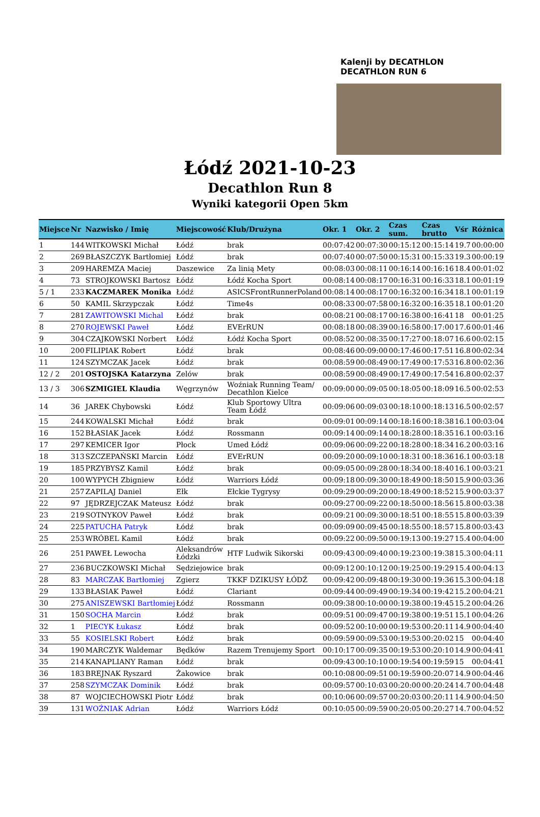Kalenji by DECATHLON
DECATHLON RUN 6
Łódź 2021-10-23
Decathlon Run 8
Wyniki kategorii Open 5km
| Miejsce | Nr | Nazwisko / Imię | Miejscowość | Klub/Drużyna | Okr. 1 | Okr. 2 | Czas sum. | Czas brutto | Vśr | Różnica |
| --- | --- | --- | --- | --- | --- | --- | --- | --- | --- | --- |
| 1 | 144 | WITKOWSKI Michał | Łódź | brak | 00:07:42 | 00:07:30 | 00:15:12 | 00:15:14 | 19.7 | 00:00:00 |
| 2 | 269 | BŁASZCZYK Bartłomiej | Łódź | brak | 00:07:40 | 00:07:50 | 00:15:31 | 00:15:33 | 19.3 | 00:00:19 |
| 3 | 209 | HAREMZA Maciej | Daszewice | Za linią Mety | 00:08:03 | 00:08:11 | 00:16:14 | 00:16:16 | 18.4 | 00:01:02 |
| 4 | 73 | STROJKOWSKI Bartosz | Łódź | Łódź Kocha Sport | 00:08:14 | 00:08:17 | 00:16:31 | 00:16:33 | 18.1 | 00:01:19 |
| 5 / 1 | 233 | KACZMAREK Monika | Łódź | ASICSFrontRunnerPoland | 00:08:14 | 00:08:17 | 00:16:32 | 00:16:34 | 18.1 | 00:01:19 |
| 6 | 50 | KAMIL Skrzypczak | Łódź | Time4s | 00:08:33 | 00:07:58 | 00:16:32 | 00:16:35 | 18.1 | 00:01:20 |
| 7 | 281 | ZAWITOWSKI Michal | Łódź | brak | 00:08:21 | 00:08:17 | 00:16:38 | 00:16:41 | 18 | 00:01:25 |
| 8 | 270 | ROJEWSKI Paweł | Łódź | EVErRUN | 00:08:18 | 00:08:39 | 00:16:58 | 00:17:00 | 17.6 | 00:01:46 |
| 9 | 304 | CZAJKOWSKI Norbert | Łódź | Łódź Kocha Sport | 00:08:52 | 00:08:35 | 00:17:27 | 00:18:07 | 16.6 | 00:02:15 |
| 10 | 200 | FILIPIAK Robert | Łódź | brak | 00:08:46 | 00:09:00 | 00:17:46 | 00:17:51 | 16.8 | 00:02:34 |
| 11 | 124 | SZYMCZAK Jacek | Łódź | brak | 00:08:59 | 00:08:49 | 00:17:49 | 00:17:53 | 16.8 | 00:02:36 |
| 12 / 2 | 201 | OSTOJSKA Katarzyna | Zelów | brak | 00:08:59 | 00:08:49 | 00:17:49 | 00:17:54 | 16.8 | 00:02:37 |
| 13 / 3 | 306 | SZMIGIEL Klaudia | Węgrzynów | Woźniak Running Team/ Decathlon Kielce | 00:09:00 | 00:09:05 | 00:18:05 | 00:18:09 | 16.5 | 00:02:53 |
| 14 | 36 | JAREK Chybowski | Łódź | Klub Sportowy Ultra Team Łódź | 00:09:06 | 00:09:03 | 00:18:10 | 00:18:13 | 16.5 | 00:02:57 |
| 15 | 244 | KOWALSKI Michał | Łódź | brak | 00:09:01 | 00:09:14 | 00:18:16 | 00:18:38 | 16.1 | 00:03:04 |
| 16 | 152 | BŁASIAK Jacek | Łódź | Rossmann | 00:09:14 | 00:09:14 | 00:18:28 | 00:18:35 | 16.1 | 00:03:16 |
| 17 | 297 | KEMICER Igor | Płock | Umed Łódź | 00:09:06 | 00:09:22 | 00:18:28 | 00:18:34 | 16.2 | 00:03:16 |
| 18 | 313 | SZCZEPAŃSKI Marcin | Łódź | EVErRUN | 00:09:20 | 00:09:10 | 00:18:31 | 00:18:36 | 16.1 | 00:03:18 |
| 19 | 185 | PRZYBYSZ Kamil | Łódź | brak | 00:09:05 | 00:09:28 | 00:18:34 | 00:18:40 | 16.1 | 00:03:21 |
| 20 | 100 | WYPYCH Zbigniew | Łódź | Warriors Łódź | 00:09:18 | 00:09:30 | 00:18:49 | 00:18:50 | 15.9 | 00:03:36 |
| 21 | 257 | ZAPILAJ Daniel | Ełk | Ełckie Tygrysy | 00:09:29 | 00:09:20 | 00:18:49 | 00:18:52 | 15.9 | 00:03:37 |
| 22 | 97 | JĘDRZEJCZAK Mateusz | Łódź | brak | 00:09:27 | 00:09:22 | 00:18:50 | 00:18:56 | 15.8 | 00:03:38 |
| 23 | 219 | SOTNYKOV Paweł | Łódź | brak | 00:09:21 | 00:09:30 | 00:18:51 | 00:18:55 | 15.8 | 00:03:39 |
| 24 | 225 | PATUCHA Patryk | Łódź | brak | 00:09:09 | 00:09:45 | 00:18:55 | 00:18:57 | 15.8 | 00:03:43 |
| 25 | 253 | WRÓBEL Kamil | Łódź | brak | 00:09:22 | 00:09:50 | 00:19:13 | 00:19:27 | 15.4 | 00:04:00 |
| 26 | 251 | PAWEŁ Lewocha | Aleksandrów Łódzki | HTF Ludwik Sikorski | 00:09:43 | 00:09:40 | 00:19:23 | 00:19:38 | 15.3 | 00:04:11 |
| 27 | 236 | BUCZKOWSKI Michał | Sędziejowice | brak | 00:09:12 | 00:10:12 | 00:19:25 | 00:19:29 | 15.4 | 00:04:13 |
| 28 | 83 | MARCZAK Bartłomiej | Zgierz | TKKF DZIKUSY ŁÓDŹ | 00:09:42 | 00:09:48 | 00:19:30 | 00:19:36 | 15.3 | 00:04:18 |
| 29 | 133 | BŁASIAK Paweł | Łódź | Clariant | 00:09:44 | 00:09:49 | 00:19:34 | 00:19:42 | 15.2 | 00:04:21 |
| 30 | 275 | ANISZEWSKI Bartłomiej | Łódź | Rossmann | 00:09:38 | 00:10:00 | 00:19:38 | 00:19:45 | 15.2 | 00:04:26 |
| 31 | 150 | SOCHA Marcin | Łódź | brak | 00:09:51 | 00:09:47 | 00:19:38 | 00:19:51 | 15.1 | 00:04:26 |
| 32 | 1 | PIECYK Łukasz | Łódź | brak | 00:09:52 | 00:10:00 | 00:19:53 | 00:20:11 | 14.9 | 00:04:40 |
| 33 | 55 | KOSIELSKI Robert | Łódź | brak | 00:09:59 | 00:09:53 | 00:19:53 | 00:20:02 | 15 | 00:04:40 |
| 34 | 190 | MARCZYK Waldemar | Będków | Razem Trenujemy Sport | 00:10:17 | 00:09:35 | 00:19:53 | 00:20:10 | 14.9 | 00:04:41 |
| 35 | 214 | KANAPLIANY Raman | Łódź | brak | 00:09:43 | 00:10:10 | 00:19:54 | 00:19:59 | 15 | 00:04:41 |
| 36 | 183 | BREJNAK Ryszard | Żakowice | brak | 00:10:08 | 00:09:51 | 00:19:59 | 00:20:07 | 14.9 | 00:04:46 |
| 37 | 258 | SZYMCZAK Dominik | Łódź | brak | 00:09:57 | 00:10:03 | 00:20:00 | 00:20:24 | 14.7 | 00:04:48 |
| 38 | 87 | WOJCIECHOWSKI Piotr | Łódź | brak | 00:10:06 | 00:09:57 | 00:20:03 | 00:20:11 | 14.9 | 00:04:50 |
| 39 | 131 | WOŹNIAK Adrian | Łódź | Warriors Łódź | 00:10:05 | 00:09:59 | 00:20:05 | 00:20:27 | 14.7 | 00:04:52 |